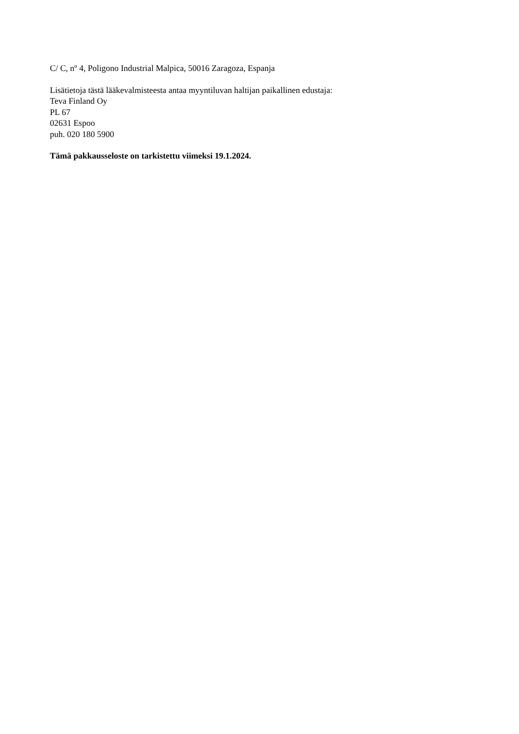C/ C, nº 4, Poligono Industrial Malpica, 50016 Zaragoza, Espanja
Lisätietoja tästä lääkevalmisteesta antaa myyntiluvan haltijan paikallinen edustaja:
Teva Finland Oy
PL 67
02631 Espoo
puh. 020 180 5900
Tämä pakkausseloste on tarkistettu viimeksi 19.1.2024.